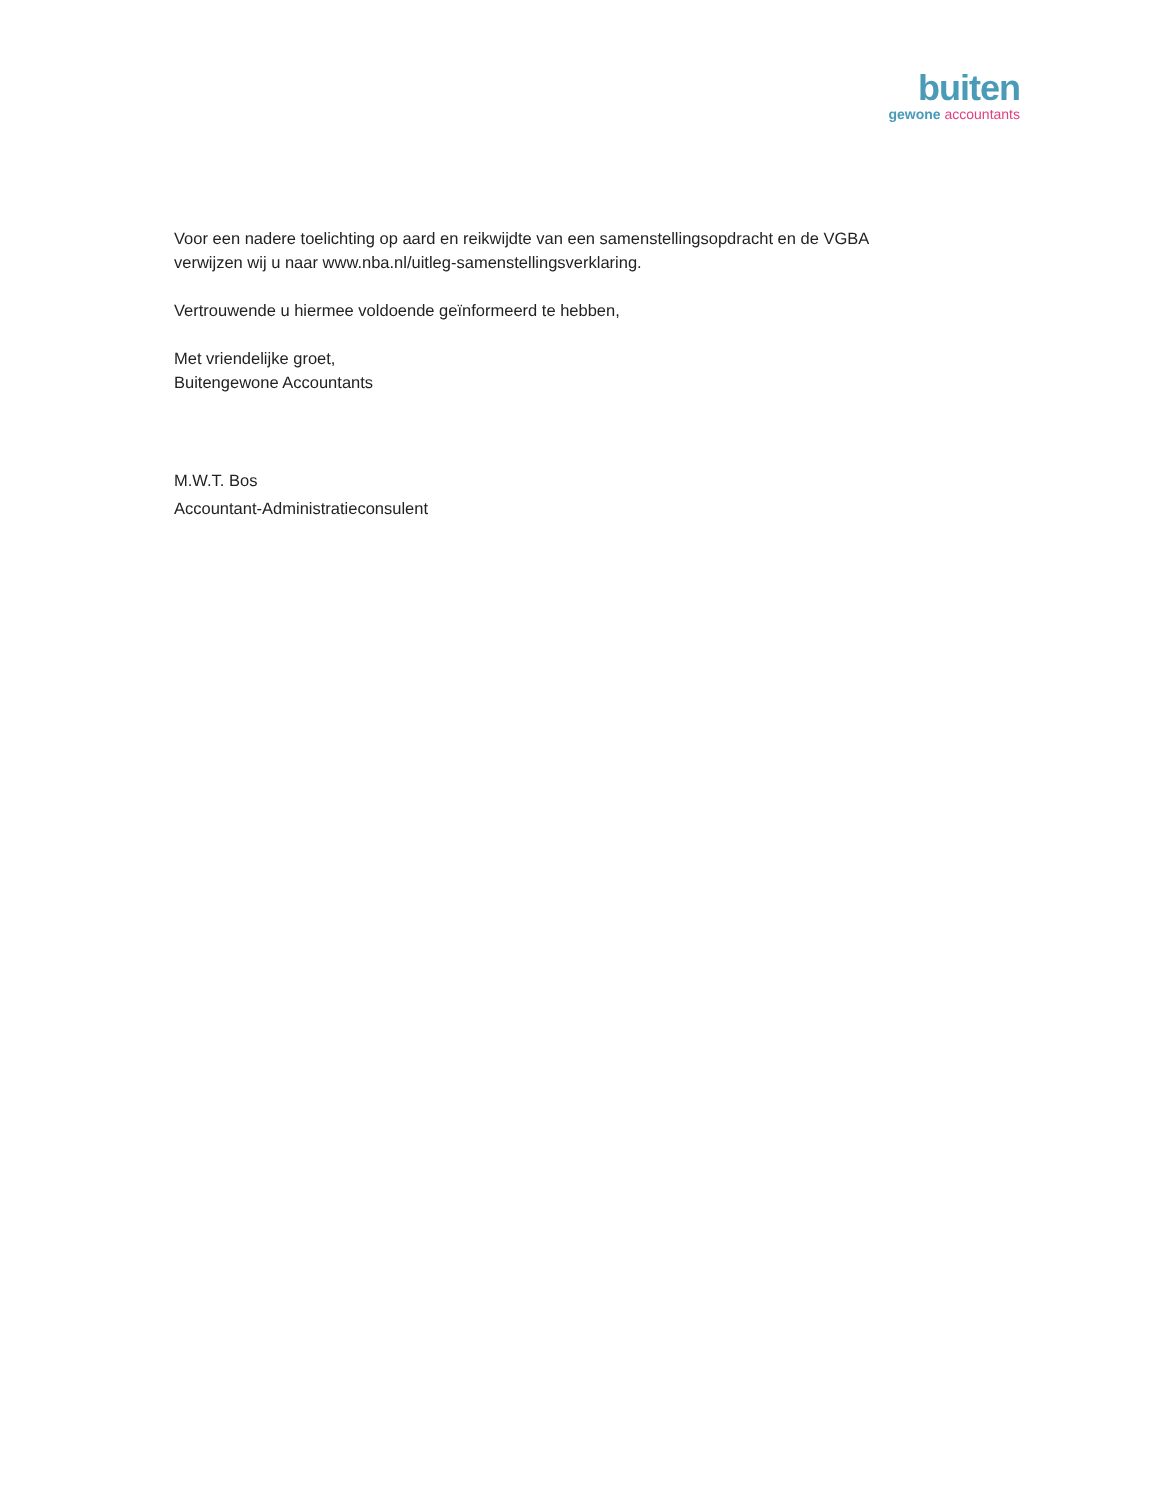buiten
gewone accountants
Voor een nadere toelichting op aard en reikwijdte van een samenstellingsopdracht en de VGBA verwijzen wij u naar www.nba.nl/uitleg-samenstellingsverklaring.
Vertrouwende u hiermee voldoende geïnformeerd te hebben,
Met vriendelijke groet,
Buitengewone Accountants
M.W.T. Bos
Accountant-Administratieconsulent